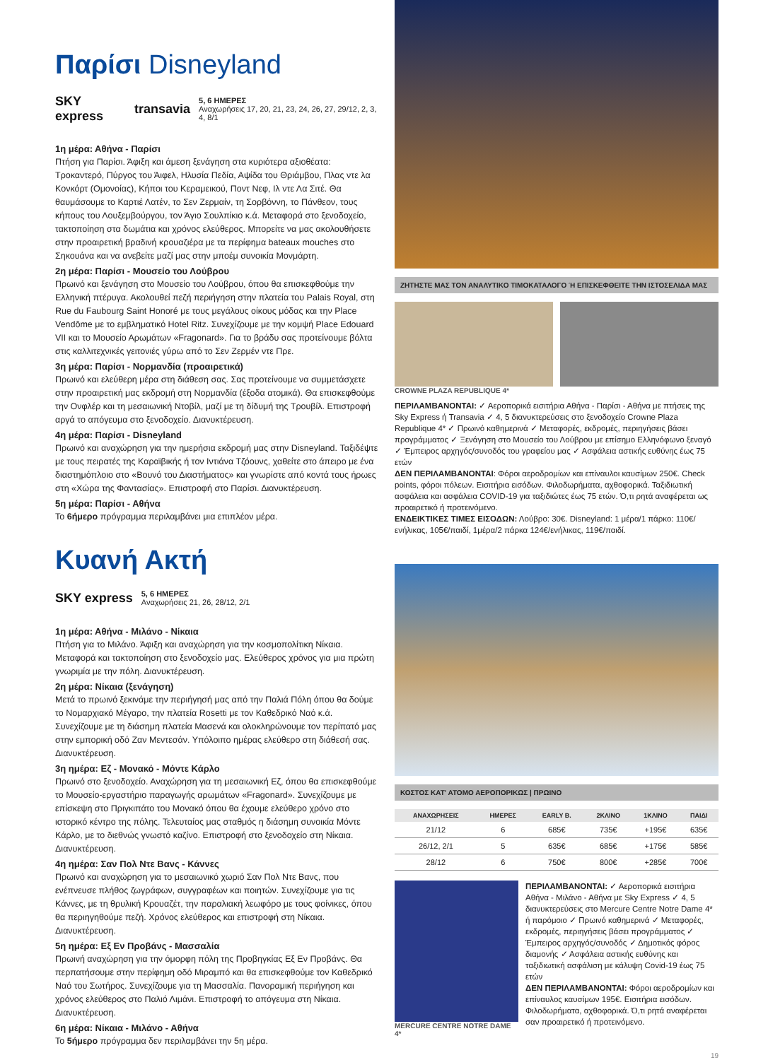Παρίσι Disneyland
SKY express transavia
5, 6 ΗΜΕΡΕΣ
Αναχωρήσεις 17, 20, 21, 23, 24, 26, 27, 29/12, 2, 3, 4, 8/1
1η μέρα: Αθήνα - Παρίσι
Πτήση για Παρίσι. Άφιξη και άμεση ξενάγηση στα κυριότερα αξιοθέατα: Τροκαντερό, Πύργος του Άιφελ, Ηλυσία Πεδία, Αψίδα του Θριάμβου, Πλας ντε λα Κονκόρτ (Ομονοίας), Κήποι του Κεραμεικού, Ποντ Νεφ, Ιλ ντε Λα Σιτέ. Θα θαυμάσουμε το Καρτιέ Λατέν, το Σεν Ζερμαίν, τη Σορβόννη, το Πάνθεον, τους κήπους του Λουξεμβούργου, τον Άγιο Σουλπίκιο κ.ά. Μεταφορά στο ξενοδοχείο, τακτοποίηση στα δωμάτια και χρόνος ελεύθερος. Μπορείτε να μας ακολουθήσετε στην προαιρετική βραδινή κρουαζιέρα με τα περίφημα bateaux mouches στο Σηκουάνα και να ανεβείτε μαζί μας στην μποέμ συνοικία Μονμάρτη.
2η μέρα: Παρίσι - Μουσείο του Λούβρου
Πρωινό και ξενάγηση στο Μουσείο του Λούβρου, όπου θα επισκεφθούμε την Ελληνική πτέρυγα. Ακολουθεί πεζή περιήγηση στην πλατεία του Palais Royal, στη Rue du Faubourg Saint Honoré με τους μεγάλους οίκους μόδας και την Place Vendôme με το εμβληματικό Hotel Ritz. Συνεχίζουμε με την κομψή Place Edouard VII και το Μουσείο Αρωμάτων «Fragonard». Για το βράδυ σας προτείνουμε βόλτα στις καλλιτεχνικές γειτονιές γύρω από το Σεν Ζερμέν ντε Πρε.
3η μέρα: Παρίσι - Νορμανδία (προαιρετικά)
Πρωινό και ελεύθερη μέρα στη διάθεση σας. Σας προτείνουμε να συμμετάσχετε στην προαιρετική μας εκδρομή στη Νορμανδία (έξοδα ατομικά). Θα επισκεφθούμε την Ονφλέρ και τη μεσαιωνική Ντοβίλ, μαζί με τη δίδυμή της Τρουβίλ. Επιστροφή αργά το απόγευμα στο ξενοδοχείο. Διανυκτέρευση.
4η μέρα: Παρίσι - Disneyland
Πρωινό και αναχώρηση για την ημερήσια εκδρομή μας στην Disneyland. Ταξιδέψτε με τους πειρατές της Καραϊβικής ή τον Ιντιάνα Τζόουνς, χαθείτε στο άπειρο με ένα διαστημόπλοιο στο «Βουνό του Διαστήματος» και γνωρίστε από κοντά τους ήρωες στη «Χώρα της Φαντασίας». Επιστροφή στο Παρίσι. Διανυκτέρευση.
5η μέρα: Παρίσι - Αθήνα
Το 6ήμερο πρόγραμμα περιλαμβάνει μια επιπλέον μέρα.
Κυανή Ακτή
SKY express
5, 6 ΗΜΕΡΕΣ
Αναχωρήσεις 21, 26, 28/12, 2/1
1η μέρα: Αθήνα - Μιλάνο - Νίκαια
Πτήση για το Μιλάνο. Άφιξη και αναχώρηση για την κοσμοπολίτικη Νίκαια. Μεταφορά και τακτοποίηση στο ξενοδοχείο μας. Ελεύθερος χρόνος για μια πρώτη γνωριμία με την πόλη. Διανυκτέρευση.
2η μέρα: Νίκαια (ξενάγηση)
Μετά το πρωινό ξεκινάμε την περιήγησή μας από την Παλιά Πόλη όπου θα δούμε το Νομαρχιακό Μέγαρο, την πλατεία Rosetti με τον Καθεδρικό Ναό κ.ά. Συνεχίζουμε με τη διάσημη πλατεία Μασενά και ολοκληρώνουμε τον περίπατό μας στην εμπορική οδό Ζαν Μεντεσάν. Υπόλοιπο ημέρας ελεύθερο στη διάθεσή σας. Διανυκτέρευση.
3η ημέρα: Εζ - Μονακό - Μόντε Κάρλο
Πρωινό στο ξενοδοχείο. Αναχώρηση για τη μεσαιωνική Εζ, όπου θα επισκεφθούμε το Μουσείο-εργαστήριο παραγωγής αρωμάτων «Fragonard». Συνεχίζουμε με επίσκεψη στο Πριγκιπάτο του Μονακό όπου θα έχουμε ελεύθερο χρόνο στο ιστορικό κέντρο της πόλης. Τελευταίος μας σταθμός η διάσημη συνοικία Μόντε Κάρλο, με το διεθνώς γνωστό καζίνο. Επιστροφή στο ξενοδοχείο στη Νίκαια. Διανυκτέρευση.
4η ημέρα: Σαν Πολ Ντε Βανς - Κάννες
Πρωινό και αναχώρηση για το μεσαιωνικό χωριό Σαν Πολ Ντε Βανς, που ενέπνευσε πλήθος ζωγράφων, συγγραφέων και ποιητών. Συνεχίζουμε για τις Κάννες, με τη θρυλική Κρουαζέτ, την παραλιακή λεωφόρο με τους φοίνικες, όπου θα περιηγηθούμε πεζή. Χρόνος ελεύθερος και επιστροφή στη Νίκαια. Διανυκτέρευση.
5η ημέρα: Εξ Εν Προβάνς - Μασσαλία
Πρωινή αναχώρηση για την όμορφη πόλη της Προβηγκίας Εξ Εν Προβάνς. Θα περπατήσουμε στην περίφημη οδό Μιραμπό και θα επισκεφθούμε τον Καθεδρικό Ναό του Σωτήρος. Συνεχίζουμε για τη Μασσαλία. Πανοραμική περιήγηση και χρόνος ελεύθερος στο Παλιό Λιμάνι. Επιστροφή το απόγευμα στη Νίκαια. Διανυκτέρευση.
6η μέρα: Νίκαια - Μιλάνο - Αθήνα
Το 5ήμερο πρόγραμμα δεν περιλαμβάνει την 5η μέρα.
ΖΗΤΗΣΤΕ ΜΑΣ ΤΟΝ ΑΝΑΛΥΤΙΚΟ ΤΙΜΟΚΑΤΑΛΟΓΟ Ή ΕΠΙΣΚΕΦΘΕΙΤΕ ΤΗΝ ΙΣΤΟΣΕΛΙΔΑ ΜΑΣ
CROWNE PLAZA REPUBLIQUE 4*
ΠΕΡΙΛΑΜΒΑΝΟΝΤΑΙ: ✓ Αεροπορικά εισιτήρια Αθήνα - Παρίσι - Αθήνα με πτήσεις της Sky Express ή Transavia ✓ 4, 5 διανυκτερεύσεις στο ξενοδοχείο Crowne Plaza Republique 4* ✓ Πρωινό καθημερινά ✓ Μεταφορές, εκδρομές, περιηγήσεις βάσει προγράμματος ✓ Ξενάγηση στο Μουσείο του Λούβρου με επίσημο Ελληνόφωνο ξεναγό ✓ Έμπειρος αρχηγός/συνοδός του γραφείου μας ✓ Ασφάλεια αστικής ευθύνης έως 75 ετών
ΔΕΝ ΠΕΡΙΛΑΜΒΑΝΟΝΤΑΙ: Φόροι αεροδρομίων και επίναυλοι καυσίμων 250€. Check points, φόροι πόλεων. Εισιτήρια εισόδων. Φιλοδωρήματα, αχθοφορικά. Ταξιδιωτική ασφάλεια και ασφάλεια COVID-19 για ταξιδιώτες έως 75 ετών. Ό,τι ρητά αναφέρεται ως προαιρετικό ή προτεινόμενο.
ΕΝΔΕΙΚΤΙΚΕΣ ΤΙΜΕΣ ΕΙΣΟΔΩΝ: Λούβρο: 30€. Disneyland: 1 μέρα/1 πάρκο: 110€/ενήλικας, 105€/παιδί, 1μέρα/2 πάρκα 124€/ενήλικας, 119€/παιδί.
ΚΟΣΤΟΣ ΚΑΤ' ΑΤΟΜΟ ΑΕΡΟΠΟΡΙΚΩΣ | ΠΡΩΙΝΟ
| ΑΝΑΧΩΡΗΣΕΙΣ | ΗΜΕΡΕΣ | EARLY B. | 2ΚΛΙΝΟ | 1ΚΛΙΝΟ | ΠΑΙΔΙ |
| --- | --- | --- | --- | --- | --- |
| 21/12 | 6 | 685€ | 735€ | +195€ | 635€ |
| 26/12, 2/1 | 5 | 635€ | 685€ | +175€ | 585€ |
| 28/12 | 6 | 750€ | 800€ | +285€ | 700€ |
MERCURE CENTRE NOTRE DAME 4*
ΠΕΡΙΛΑΜΒΑΝΟΝΤΑΙ: ✓ Αεροπορικά εισιτήρια Αθήνα - Μιλάνο - Αθήνα με Sky Express ✓ 4, 5 διανυκτερεύσεις στο Mercure Centre Notre Dame 4* ή παρόμοιο ✓ Πρωινό καθημερινά ✓ Μεταφορές, εκδρομές, περιηγήσεις βάσει προγράμματος ✓ Έμπειρος αρχηγός/συνοδός ✓ Δημοτικός φόρος διαμονής ✓ Ασφάλεια αστικής ευθύνης και ταξιδιωτική ασφάλιση με κάλυψη Covid-19 έως 75 ετών
ΔΕΝ ΠΕΡΙΛΑΜΒΑΝΟΝΤΑΙ: Φόροι αεροδρομίων και επίναυλος καυσίμων 195€. Εισιτήρια εισόδων. Φιλοδωρήματα, αχθοφορικά. Ό,τι ρητά αναφέρεται σαν προαιρετικό ή προτεινόμενο.
19